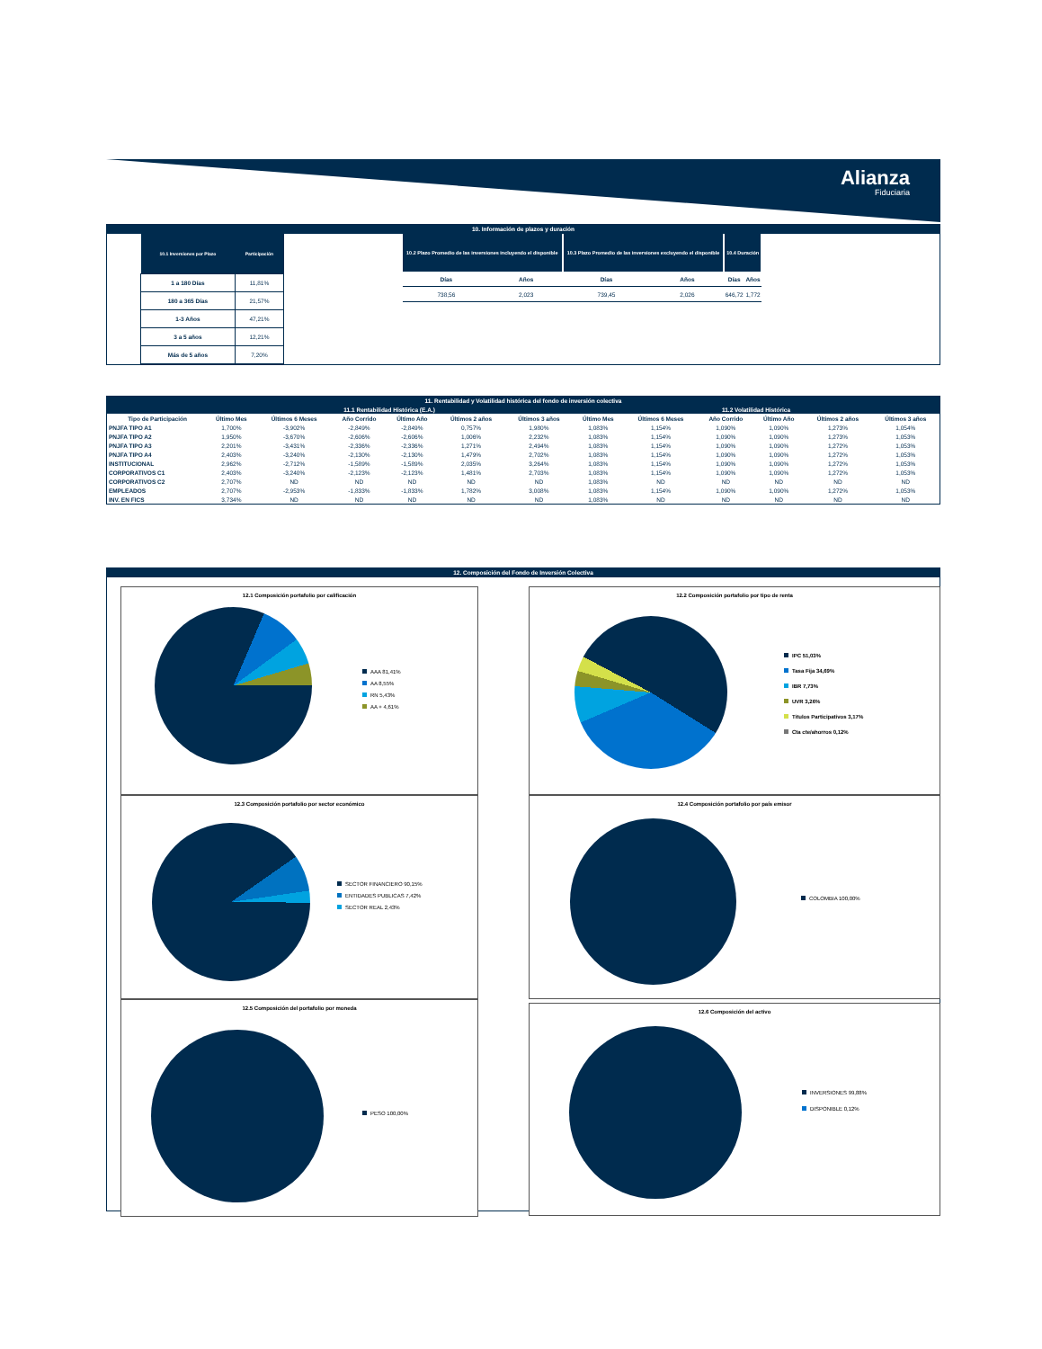Alianza
Fiduciaria
10. Información de plazos y duración
| 10.1 Inversiones por Plazo | Participación |
| --- | --- |
| 1 a 180 Días | 11,81% |
| 180 a 365 Días | 21,57% |
| 1-3 Años | 47,21% |
| 3 a 5 años | 12,21% |
| Más de 5 años | 7,20% |
| 10.2 Plazo Promedio de las inversiones incluyendo el disponible | | 10.3 Plazo Promedio de las inversiones excluyendo el disponible | | 10.4 Duración | |
| --- | --- | --- | --- | --- | --- |
| Días | Años | Días | Años | Días | Años |
| 738,56 | 2,023 | 739,45 | 2,026 | 646,72 | 1,772 |
11. Rentabilidad y Volatilidad histórica del fondo de inversión colectiva
| | 11.1 Rentabilidad Histórica (E.A.) | | | | | | 11.2 Volatilidad Histórica | | | | | |
| --- | --- | --- | --- | --- | --- | --- | --- | --- | --- | --- | --- | --- |
| Tipo de Participación | Último Mes | Últimos 6 Meses | Año Corrido | Último Año | Últimos 2 años | Últimos 3 años | Último Mes | Últimos 6 Meses | Año Corrido | Último Año | Últimos 2 años | Últimos 3 años |
| PNJFA TIPO A1 | 1,700% | -3,902% | -2,849% | -2,849% | 0,757% | 1,980% | 1,083% | 1,154% | 1,090% | 1,090% | 1,273% | 1,054% |
| PNJFA TIPO A2 | 1,950% | -3,670% | -2,606% | -2,606% | 1,006% | 2,232% | 1,083% | 1,154% | 1,090% | 1,090% | 1,273% | 1,053% |
| PNJFA TIPO A3 | 2,201% | -3,431% | -2,336% | -2,336% | 1,271% | 2,494% | 1,083% | 1,154% | 1,090% | 1,090% | 1,272% | 1,053% |
| PNJFA TIPO A4 | 2,403% | -3,240% | -2,130% | -2,130% | 1,479% | 2,702% | 1,083% | 1,154% | 1,090% | 1,090% | 1,272% | 1,053% |
| INSTITUCIONAL | 2,962% | -2,712% | -1,589% | -1,589% | 2,035% | 3,264% | 1,083% | 1,154% | 1,090% | 1,090% | 1,272% | 1,053% |
| CORPORATIVOS C1 | 2,403% | -3,240% | -2,123% | -2,123% | 1,481% | 2,703% | 1,083% | 1,154% | 1,090% | 1,090% | 1,272% | 1,053% |
| CORPORATIVOS C2 | 2,707% | ND | ND | ND | ND | ND | 1,083% | ND | ND | ND | ND | ND |
| EMPLEADOS | 2,707% | -2,953% | -1,833% | -1,833% | 1,782% | 3,008% | 1,083% | 1,154% | 1,090% | 1,090% | 1,272% | 1,053% |
| INV. EN FICS | 3,734% | ND | ND | ND | ND | ND | 1,083% | ND | ND | ND | ND | ND |
12. Composición del Fondo de Inversión Colectiva
12.1 Composición portafolio por calificación
AAA 81,41%
AA 8,55%
RN 5,43%
AA + 4,61%
12.2 Composición portafolio por tipo de renta
IPC 51,03%
Tasa Fija 34,69%
IBR 7,73%
UVR 3,26%
Titulos Participativos 3,17%
Cta cte/ahorros 0,12%
12.3 Composición portafolio por sector económico
SECTOR FINANCIERO 90,15%
ENTIDADES PUBLICAS 7,42%
SECTOR REAL 2,43%
12.4 Composición portafolio por país emisor
COLOMBIA 100,00%
12.5 Composición del portafolio por moneda
PESO 100,00%
12.6 Composición del activo
INVERSIONES 99,88%
DISPONIBLE 0,12%